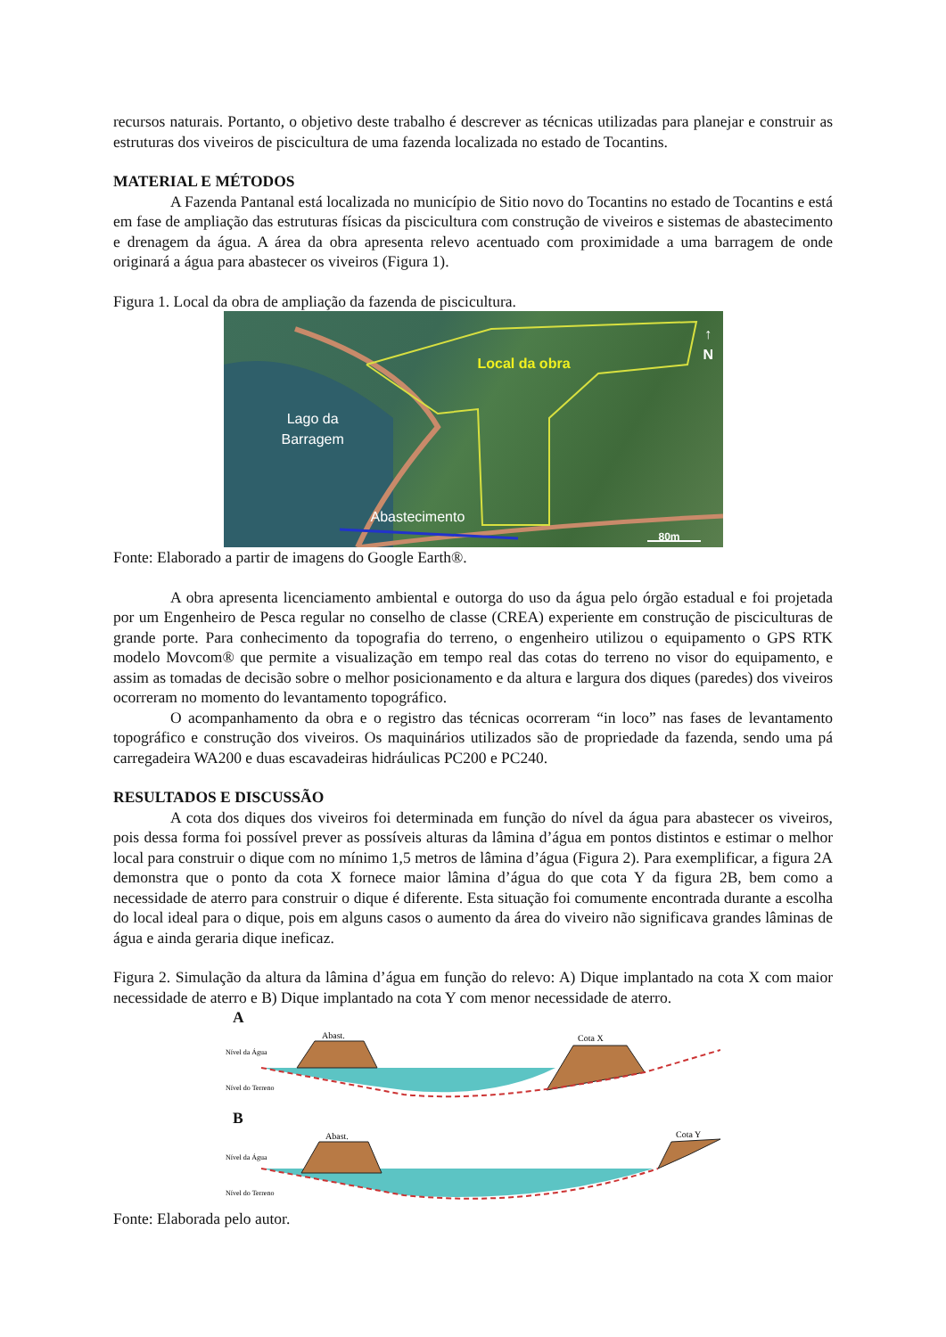recursos naturais. Portanto, o objetivo deste trabalho é descrever as técnicas utilizadas para planejar e construir as estruturas dos viveiros de piscicultura de uma fazenda localizada no estado de Tocantins.
MATERIAL E MÉTODOS
A Fazenda Pantanal está localizada no município de Sitio novo do Tocantins no estado de Tocantins e está em fase de ampliação das estruturas físicas da piscicultura com construção de viveiros e sistemas de abastecimento e drenagem da água. A área da obra apresenta relevo acentuado com proximidade a uma barragem de onde originará a água para abastecer os viveiros (Figura 1).
Figura 1. Local da obra de ampliação da fazenda de piscicultura.
Local da obra
Lago da
Barragem
Abastecimento
↑
N
80m
Fonte: Elaborado a partir de imagens do Google Earth®.
A obra apresenta licenciamento ambiental e outorga do uso da água pelo órgão estadual e foi projetada por um Engenheiro de Pesca regular no conselho de classe (CREA) experiente em construção de pisciculturas de grande porte. Para conhecimento da topografia do terreno, o engenheiro utilizou o equipamento o GPS RTK modelo Movcom® que permite a visualização em tempo real das cotas do terreno no visor do equipamento, e assim as tomadas de decisão sobre o melhor posicionamento e da altura e largura dos diques (paredes) dos viveiros ocorreram no momento do levantamento topográfico.
O acompanhamento da obra e o registro das técnicas ocorreram “in loco” nas fases de levantamento topográfico e construção dos viveiros. Os maquinários utilizados são de propriedade da fazenda, sendo uma pá carregadeira WA200 e duas escavadeiras hidráulicas PC200 e PC240.
RESULTADOS E DISCUSSÃO
A cota dos diques dos viveiros foi determinada em função do nível da água para abastecer os viveiros, pois dessa forma foi possível prever as possíveis alturas da lâmina d’água em pontos distintos e estimar o melhor local para construir o dique com no mínimo 1,5 metros de lâmina d’água (Figura 2). Para exemplificar, a figura 2A demonstra que o ponto da cota X fornece maior lâmina d’água do que cota Y da figura 2B, bem como a necessidade de aterro para construir o dique é diferente. Esta situação foi comumente encontrada durante a escolha do local ideal para o dique, pois em alguns casos o aumento da área do viveiro não significava grandes lâminas de água e ainda geraria dique ineficaz.
Figura 2. Simulação da altura da lâmina d’água em função do relevo: A) Dique implantado na cota X com maior necessidade de aterro e B) Dique implantado na cota Y com menor necessidade de aterro.
A
Abast.
Cota X
Nível da Água
Nível do Terreno
B
Abast.
Cota Y
Nível da Água
Nível do Terreno
Fonte: Elaborada pelo autor.